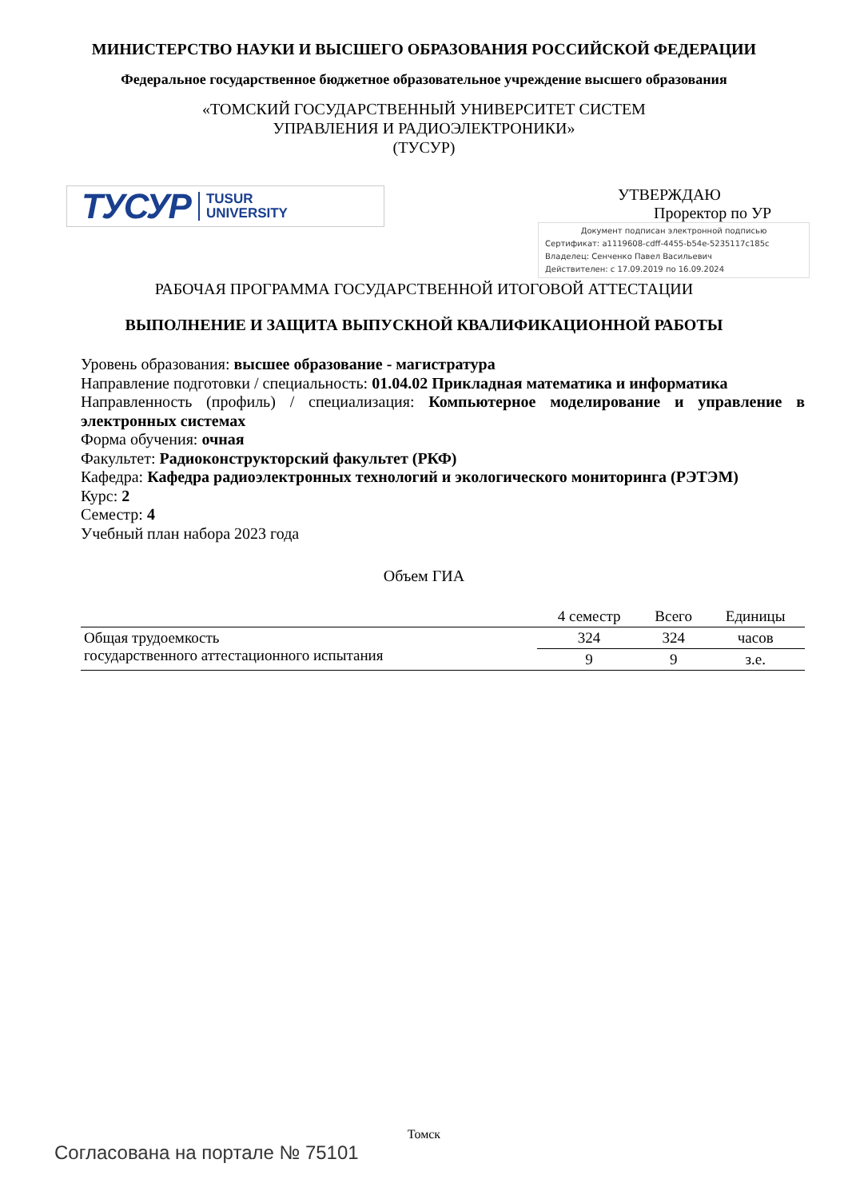МИНИСТЕРСТВО НАУКИ И ВЫСШЕГО ОБРАЗОВАНИЯ РОССИЙСКОЙ ФЕДЕРАЦИИ
Федеральное государственное бюджетное образовательное учреждение высшего образования
«ТОМСКИЙ ГОСУДАРСТВЕННЫЙ УНИВЕРСИТЕТ СИСТЕМ
УПРАВЛЕНИЯ И РАДИОЭЛЕКТРОНИКИ»
(ТУСУР)
ТУСУР TUSUR
UNIVERSITY
УТВЕРЖДАЮ
Проректор по УР
Документ подписан электронной подписью
Сертификат: a1119608-cdff-4455-b54e-5235117c185c
Владелец: Сенченко Павел Васильевич
Действителен: с 17.09.2019 по 16.09.2024
РАБОЧАЯ ПРОГРАММА ГОСУДАРСТВЕННОЙ ИТОГОВОЙ АТТЕСТАЦИИ
ВЫПОЛНЕНИЕ И ЗАЩИТА ВЫПУСКНОЙ КВАЛИФИКАЦИОННОЙ РАБОТЫ
Уровень образования: высшее образование - магистратура
Направление подготовки / специальность: 01.04.02 Прикладная математика и информатика
Направленность (профиль) / специализация: Компьютерное моделирование и управление в электронных системах
Форма обучения: очная
Факультет: Радиоконструкторский факультет (РКФ)
Кафедра: Кафедра радиоэлектронных технологий и экологического мониторинга (РЭТЭМ)
Курс: 2
Семестр: 4
Учебный план набора 2023 года
Объем ГИА
| | 4 семестр | Всего | Единицы |
| --- | --- | --- | --- |
| Общая трудоемкость государственного аттестационного испытания | 324 | 324 | часов |
| | 9 | 9 | з.е. |
Томск
Согласована на портале № 75101